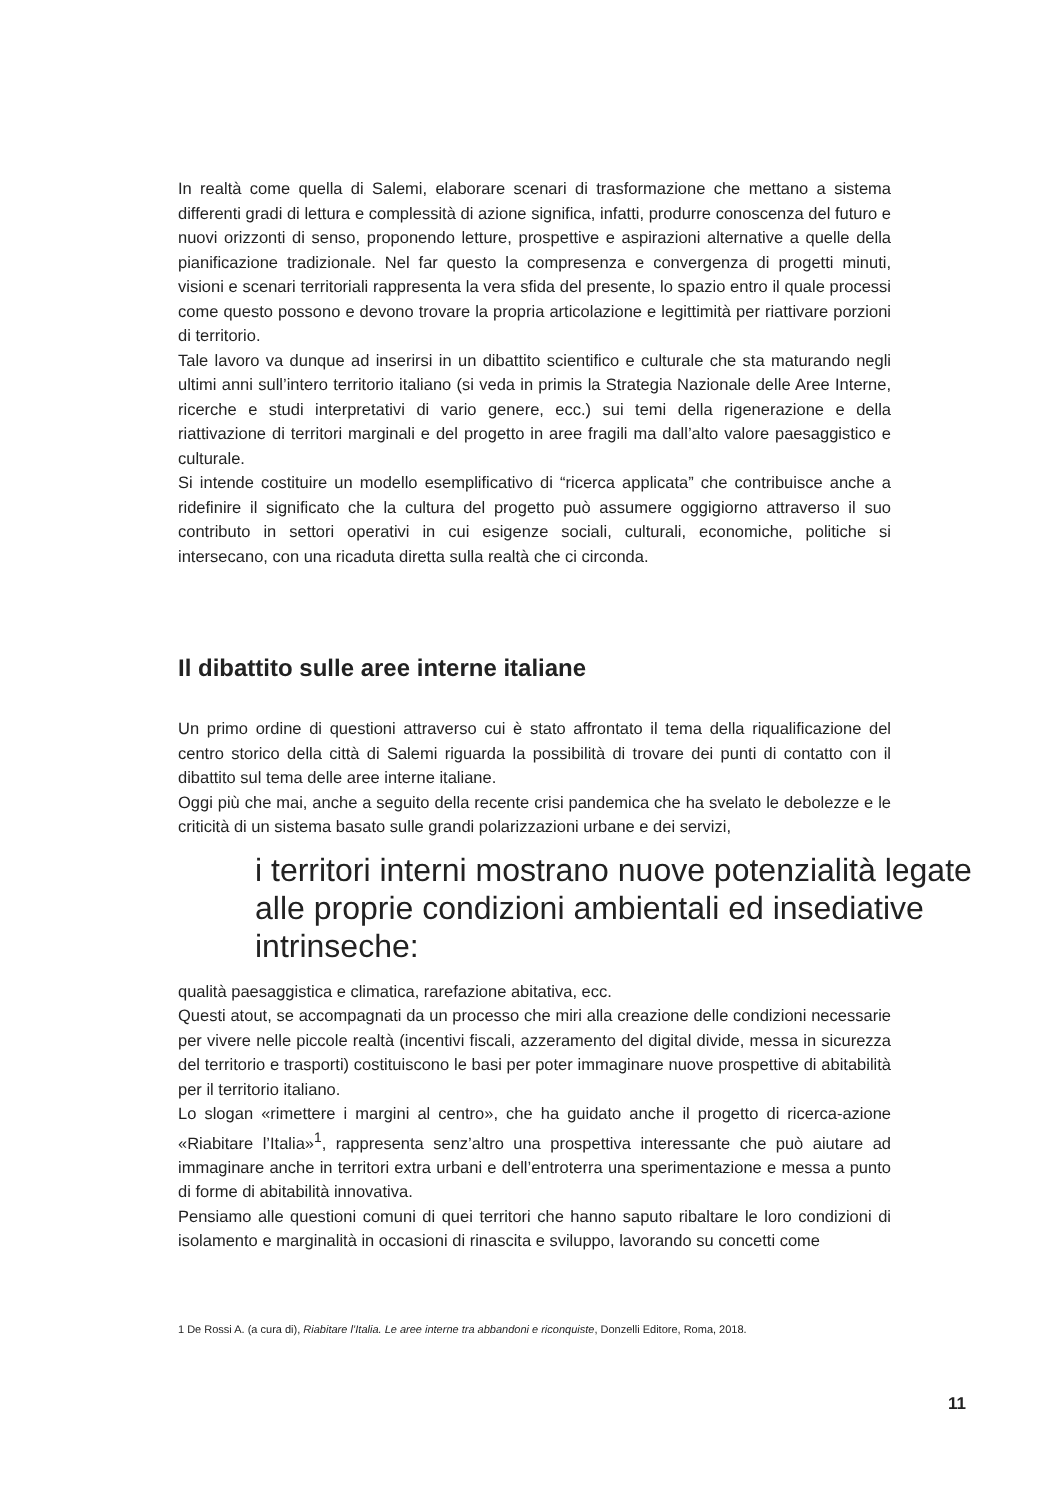In realtà come quella di Salemi, elaborare scenari di trasformazione che mettano a sistema differenti gradi di lettura e complessità di azione significa, infatti, produrre conoscenza del futuro e nuovi orizzonti di senso, proponendo letture, prospettive e aspirazioni alternative a quelle della pianificazione tradizionale. Nel far questo la compresenza e convergenza di progetti minuti, visioni e scenari territoriali rappresenta la vera sfida del presente, lo spazio entro il quale processi come questo possono e devono trovare la propria articolazione e legittimità per riattivare porzioni di territorio.
Tale lavoro va dunque ad inserirsi in un dibattito scientifico e culturale che sta maturando negli ultimi anni sull’intero territorio italiano (si veda in primis la Strategia Nazionale delle Aree Interne, ricerche e studi interpretativi di vario genere, ecc.) sui temi della rigenerazione e della riattivazione di territori marginali e del progetto in aree fragili ma dall’alto valore paesaggistico e culturale.
Si intende costituire un modello esemplificativo di “ricerca applicata” che contribuisce anche a ridefinire il significato che la cultura del progetto può assumere oggigiorno attraverso il suo contributo in settori operativi in cui esigenze sociali, culturali, economiche, politiche si intersecano, con una ricaduta diretta sulla realtà che ci circonda.
Il dibattito sulle aree interne italiane
Un primo ordine di questioni attraverso cui è stato affrontato il tema della riqualificazione del centro storico della città di Salemi riguarda la possibilità di trovare dei punti di contatto con il dibattito sul tema delle aree interne italiane.
Oggi più che mai, anche a seguito della recente crisi pandemica che ha svelato le debolezze e le criticità di un sistema basato sulle grandi polarizzazioni urbane e dei servizi,
i territori interni mostrano nuove potenzialità legate alle proprie condizioni ambientali ed insediative intrinseche:
qualità paesaggistica e climatica, rarefazione abitativa, ecc.
Questi atout, se accompagnati da un processo che miri alla creazione delle condizioni necessarie per vivere nelle piccole realtà (incentivi fiscali, azzeramento del digital divide, messa in sicurezza del territorio e trasporti) costituiscono le basi per poter immaginare nuove prospettive di abitabilità per il territorio italiano.
Lo slogan «rimettere i margini al centro», che ha guidato anche il progetto di ricerca-azione «Riabitare l’Italia»<sup>1</sup>, rappresenta senz’altro una prospettiva interessante che può aiutare ad immaginare anche in territori extra urbani e dell’entroterra una sperimentazione e messa a punto di forme di abitabilità innovativa.
Pensiamo alle questioni comuni di quei territori che hanno saputo ribaltare le loro condizioni di isolamento e marginalità in occasioni di rinascita e sviluppo, lavorando su concetti come
1 De Rossi A. (a cura di), Riabitare l’Italia. Le aree interne tra abbandoni e riconquiste, Donzelli Editore, Roma, 2018.
11